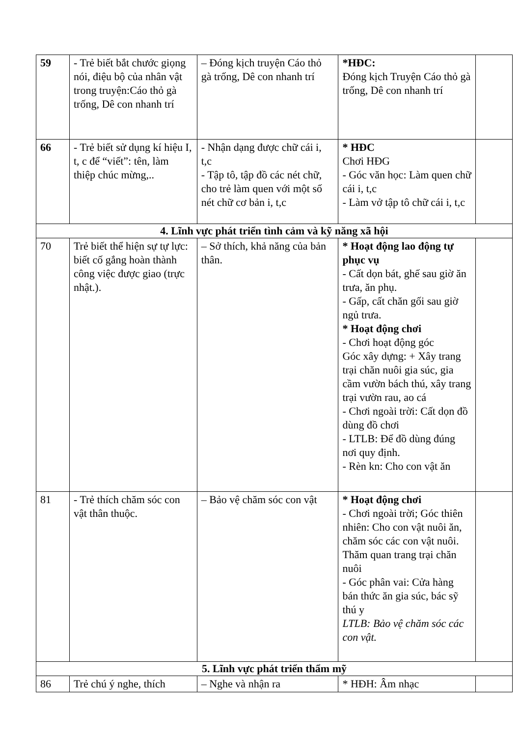| 59 | - Trẻ biết bắt chước giọng nói, điệu bộ của nhân vật trong truyện:Cáo thỏ gà trống, Dê con nhanh trí | – Đóng kịch truyện Cáo thỏ gà trống, Dê con nhanh trí | *HĐC: Đóng kịch Truyện Cáo thỏ gà trống, Dê con nhanh trí | |
| 66 | - Trẻ biết sử dụng kí hiệu I, t, c để “viết”: tên, làm thiệp chúc mừng,.. | - Nhận dạng được chữ cái i, t,c - Tập tô, tập đồ các nét chữ, cho trẻ làm quen với một số nét chữ cơ bản i, t,c | * HĐC Chơi HĐG - Góc văn học: Làm quen chữ cái i, t,c - Làm vở tập tô chữ cái i, t,c | |
| 4. Lĩnh vực phát triển tình cảm và kỹ năng xã hội | | | | |
| 70 | Trẻ biết thể hiện sự tự lực: biết cố gắng hoàn thành công việc được giao (trực nhật.). | – Sở thích, khả năng của bản thân. | * Hoạt động lao động tự phục vụ - Cất dọn bát, ghế sau giờ ăn trưa, ăn phụ. - Gấp, cất chăn gối sau giờ ngủ trưa. * Hoạt động chơi - Chơi hoạt động góc Góc xây dựng: + Xây trang trại chăn nuôi gia súc, gia cầm vườn bách thú, xây trang trại vườn rau, ao cá - Chơi ngoài trời: Cất dọn đồ dùng đồ chơi - LTLB: Để đồ dùng đúng nơi quy định. - Rèn kn: Cho con vật ăn | |
| 81 | - Trẻ thích chăm sóc con vật thân thuộc. | – Bảo vệ chăm sóc con vật | * Hoạt động chơi - Chơi ngoài trời; Góc thiên nhiên: Cho con vật nuôi ăn, chăm sóc các con vật nuôi. Thăm quan trang trại chăn nuôi - Góc phân vai: Cửa hàng bán thức ăn gia súc, bác sỹ thú y LTLB: Bảo vệ chăm sóc các con vật. | |
| 5. Lĩnh vực phát triển thẩm mỹ | | | | |
| 86 | Trẻ chú ý nghe, thích | – Nghe và nhận ra | * HĐH: Âm nhạc | |